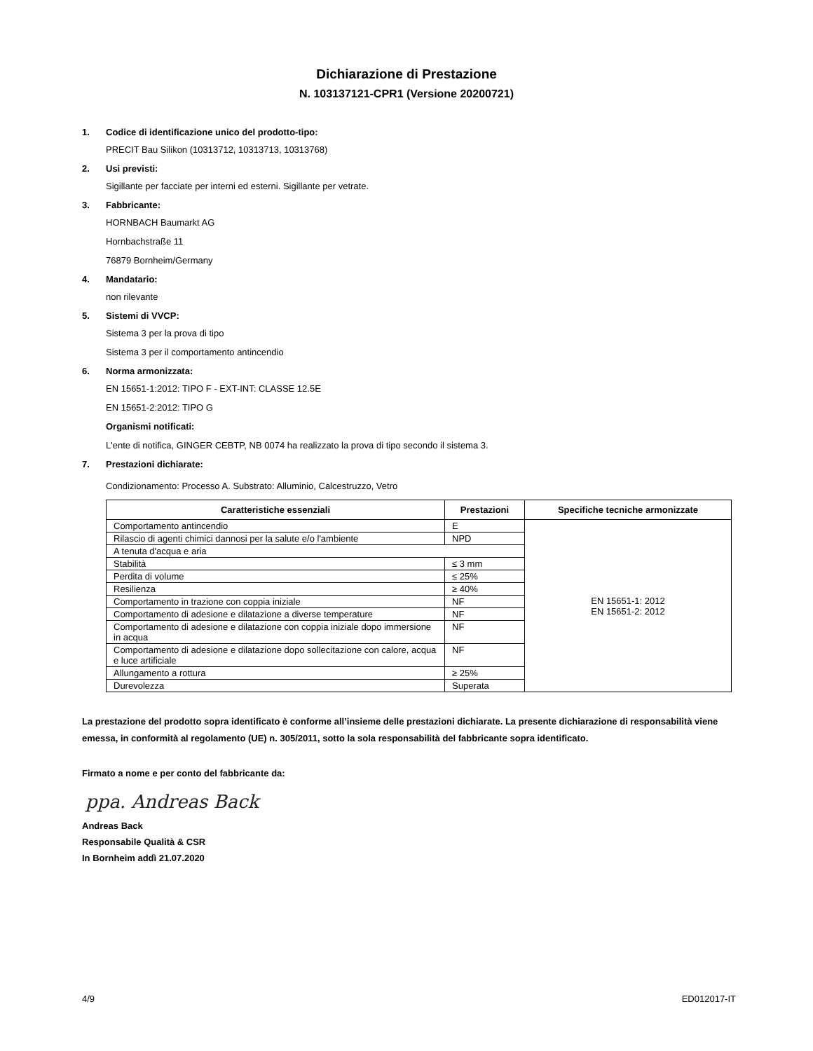Dichiarazione di Prestazione
N. 103137121-CPR1 (Versione 20200721)
1. Codice di identificazione unico del prodotto-tipo:
PRECIT Bau Silikon (10313712, 10313713, 10313768)
2. Usi previsti:
Sigillante per facciate per interni ed esterni. Sigillante per vetrate.
3. Fabbricante:
HORNBACH Baumarkt AG
Hornbachstraße 11
76879 Bornheim/Germany
4. Mandatario:
non rilevante
5. Sistemi di VVCP:
Sistema 3 per la prova di tipo
Sistema 3 per il comportamento antincendio
6. Norma armonizzata:
EN 15651-1:2012: TIPO F - EXT-INT: CLASSE 12.5E
EN 15651-2:2012: TIPO G
Organismi notificati:
L'ente di notifica, GINGER CEBTP, NB 0074 ha realizzato la prova di tipo secondo il sistema 3.
7. Prestazioni dichiarate:
Condizionamento: Processo A. Substrato: Alluminio, Calcestruzzo, Vetro
| Caratteristiche essenziali | Prestazioni | Specifiche tecniche armonizzate |
| --- | --- | --- |
| Comportamento antincendio | E | EN 15651-1: 2012 EN 15651-2: 2012 |
| Rilascio di agenti chimici dannosi per la salute e/o l'ambiente | NPD | |
| A tenuta d'acqua e aria | | |
| Stabilità | ≤ 3 mm | |
| Perdita di volume | ≤ 25% | |
| Resilienza | ≥ 40% | |
| Comportamento in trazione con coppia iniziale | NF | |
| Comportamento di adesione e dilatazione a diverse temperature | NF | |
| Comportamento di adesione e dilatazione con coppia iniziale dopo immersione in acqua | NF | |
| Comportamento di adesione e dilatazione dopo sollecitazione con calore, acqua e luce artificiale | NF | |
| Allungamento a rottura | ≥ 25% | |
| Durevolezza | Superata | |
La prestazione del prodotto sopra identificato è conforme all’insieme delle prestazioni dichiarate. La presente dichiarazione di responsabilità viene emessa, in conformità al regolamento (UE) n. 305/2011, sotto la sola responsabilità del fabbricante sopra identificato.
Firmato a nome e per conto del fabbricante da:
ppa. Andreas Back
Andreas Back
Responsabile Qualità & CSR
In Bornheim addì 21.07.2020
4/9 ED012017-IT